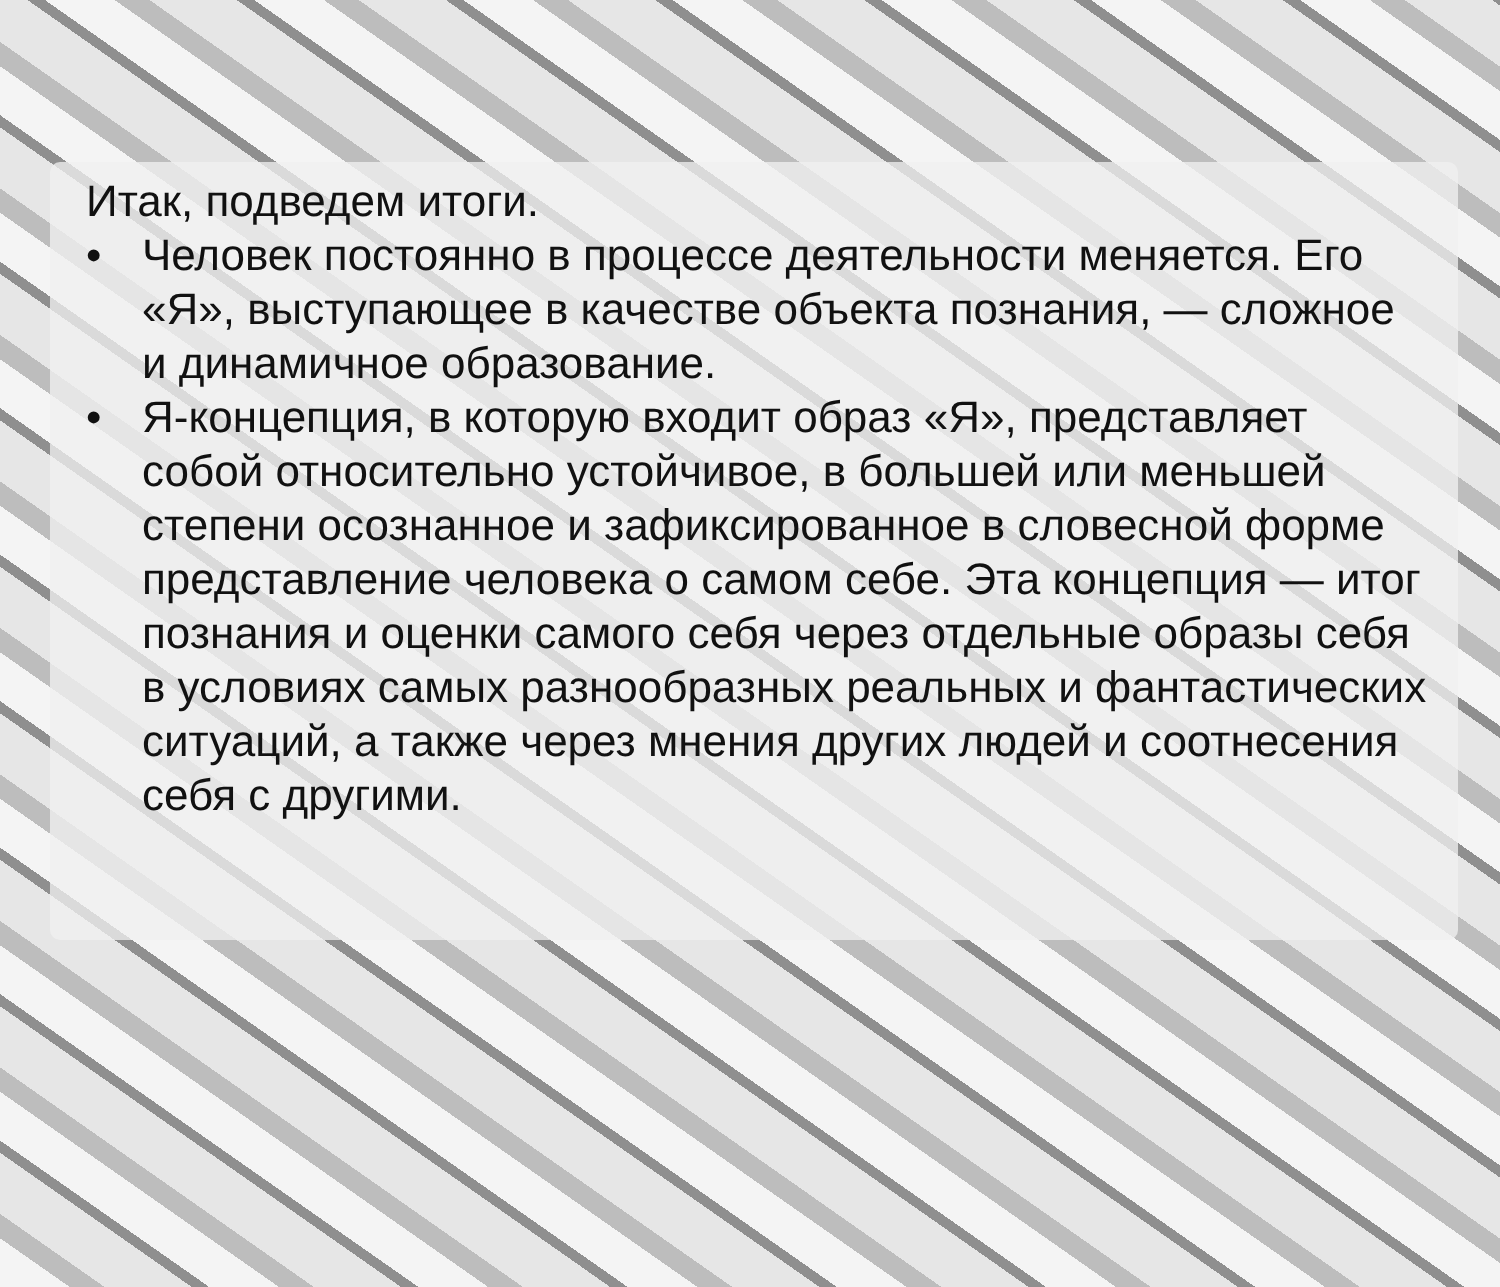Итак, подведем итоги.
• Человек постоянно в процессе деятельности меняется. Его «Я», выступающее в качестве объекта познания, — сложное и динамичное образование.
• Я-концепция, в которую входит образ «Я», представляет собой относительно устойчивое, в большей или меньшей степени осознанное и зафиксированное в словесной форме представление человека о самом себе. Эта концепция — итог познания и оценки самого себя через отдельные образы себя в условиях самых разнообразных реальных и фантастических ситуаций, а также через мнения других людей и соотнесения себя с другими.